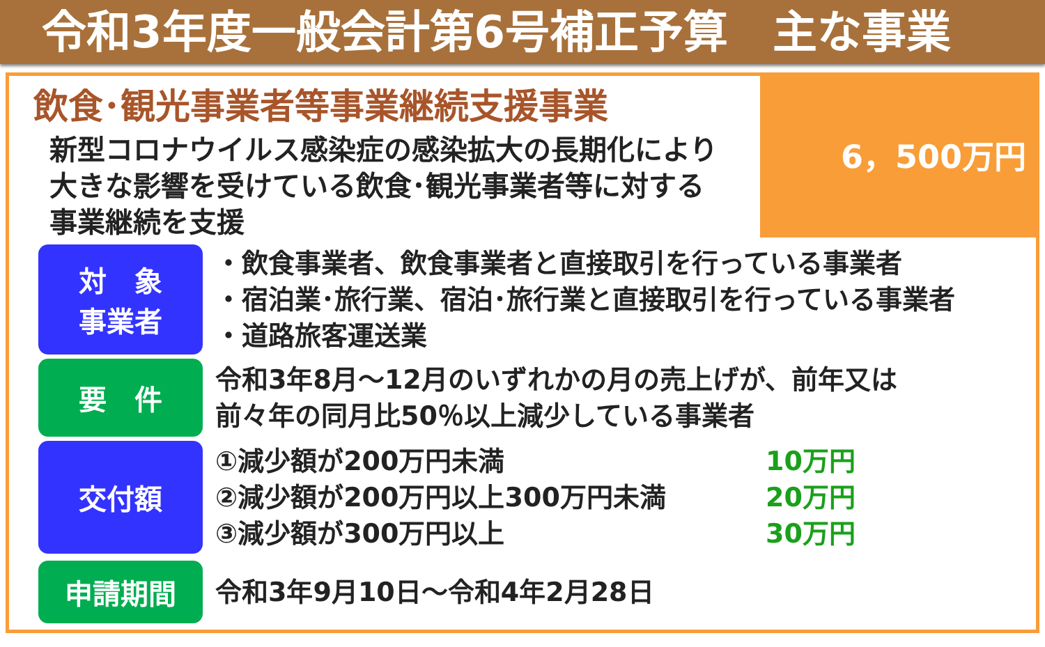令和3年度一般会計第6号補正予算　主な事業
6，500万円
飲食･観光事業者等事業継続支援事業
新型コロナウイルス感染症の感染拡大の長期化により
大きな影響を受けている飲食･観光事業者等に対する
事業継続を支援
対　象
事業者
・飲食事業者、飲食事業者と直接取引を行っている事業者
・宿泊業･旅行業、宿泊･旅行業と直接取引を行っている事業者
・道路旅客運送業
要　件
令和3年8月～12月のいずれかの月の売上げが、前年又は
前々年の同月比50％以上減少している事業者
交付額
①減少額が200万円未満 10万円
②減少額が200万円以上300万円未満 20万円
③減少額が300万円以上 30万円
申請期間
令和3年9月10日～令和4年2月28日